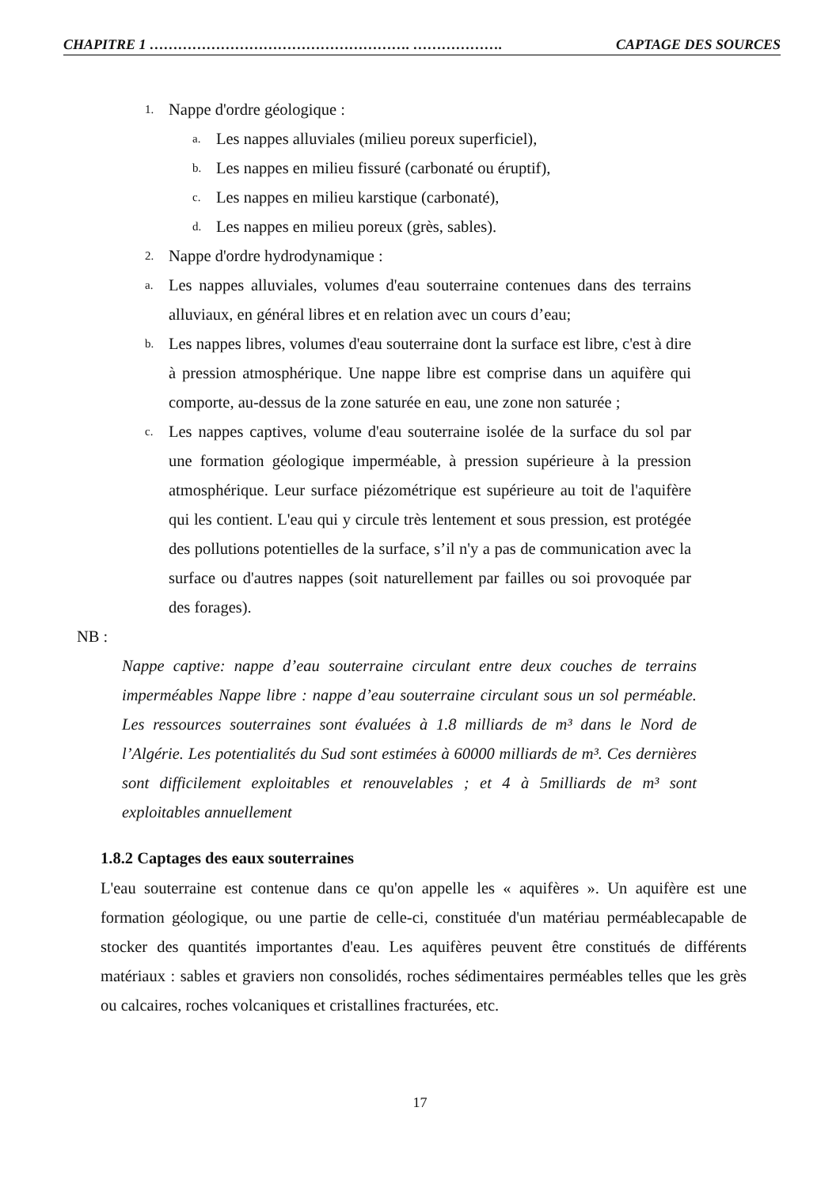CHAPITRE 1 ………………………………………………. ………………. CAPTAGE DES SOURCES
1. Nappe d'ordre géologique :
a. Les nappes alluviales (milieu poreux superficiel),
b. Les nappes en milieu fissuré (carbonaté ou éruptif),
c. Les nappes en milieu karstique (carbonaté),
d. Les nappes en milieu poreux (grès, sables).
2. Nappe d'ordre hydrodynamique :
a. Les nappes alluviales, volumes d'eau souterraine contenues dans des terrains alluviaux, en général libres et en relation avec un cours d’eau;
b. Les nappes libres, volumes d'eau souterraine dont la surface est libre, c'est à dire à pression atmosphérique. Une nappe libre est comprise dans un aquifère qui comporte, au-dessus de la zone saturée en eau, une zone non saturée ;
c. Les nappes captives, volume d'eau souterraine isolée de la surface du sol par une formation géologique imperméable, à pression supérieure à la pression atmosphérique. Leur surface piézométrique est supérieure au toit de l'aquifère qui les contient. L'eau qui y circule très lentement et sous pression, est protégée des pollutions potentielles de la surface, s’il n'y a pas de communication avec la surface ou d'autres nappes (soit naturellement par failles ou soi provoquée par des forages).
NB :
Nappe captive: nappe d’eau souterraine circulant entre deux couches de terrains imperméables Nappe libre : nappe d’eau souterraine circulant sous un sol perméable. Les ressources souterraines sont évaluées à 1.8 milliards de m³ dans le Nord de l’Algérie. Les potentialités du Sud sont estimées à 60000 milliards de m³. Ces dernières sont difficilement exploitables et renouvelables ; et 4 à 5milliards de m³ sont exploitables annuellement
1.8.2 Captages des eaux souterraines
L'eau souterraine est contenue dans ce qu'on appelle les « aquifères ». Un aquifère est une formation géologique, ou une partie de celle-ci, constituée d'un matériau perméablecapable de stocker des quantités importantes d'eau. Les aquifères peuvent être constitués de différents matériaux : sables et graviers non consolidés, roches sédimentaires perméables telles que les grès ou calcaires, roches volcaniques et cristallines fracturées, etc.
17